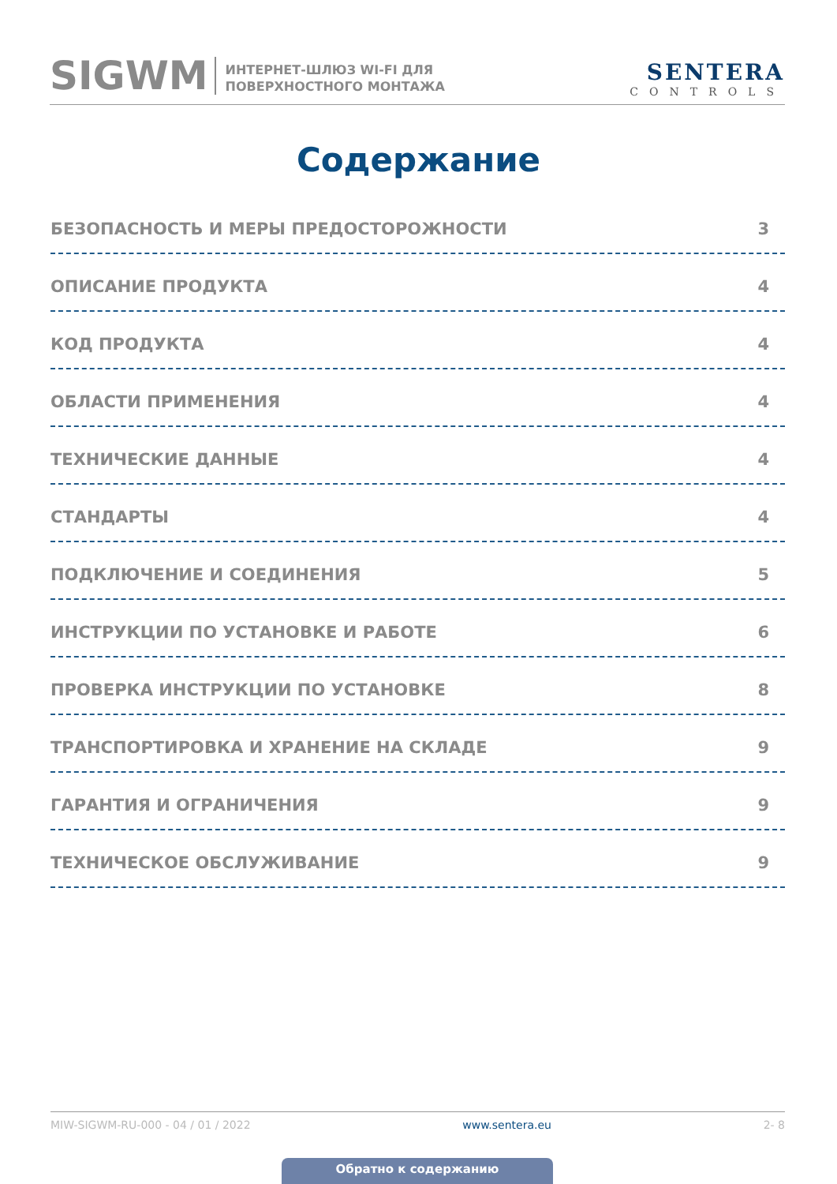SIGWM
ИНТЕРНЕТ-ШЛЮЗ WI-FI ДЛЯ
ПОВЕРХНОСТНОГО МОНТАЖА
SENTERA
CONTROLS
Содержание
БЕЗОПАСНОСТЬ И МЕРЫ ПРЕДОСТОРОЖНОСТИ 3
ОПИСАНИЕ ПРОДУКТА 4
КОД ПРОДУКТА 4
ОБЛАСТИ ПРИМЕНЕНИЯ 4
ТЕХНИЧЕСКИЕ ДАННЫЕ 4
СТАНДАРТЫ 4
ПОДКЛЮЧЕНИЕ И СОЕДИНЕНИЯ 5
ИНСТРУКЦИИ ПО УСТАНОВКЕ И РАБОТЕ 6
ПРОВЕРКА ИНСТРУКЦИИ ПО УСТАНОВКЕ 8
ТРАНСПОРТИРОВКА И ХРАНЕНИЕ НА СКЛАДЕ 9
ГАРАНТИЯ И ОГРАНИЧЕНИЯ 9
ТЕХНИЧЕСКОЕ ОБСЛУЖИВАНИЕ 9
MIW-SIGWM-RU-000 - 04 / 01 / 2022 www.sentera.eu 2- 8
Обратно к содержанию